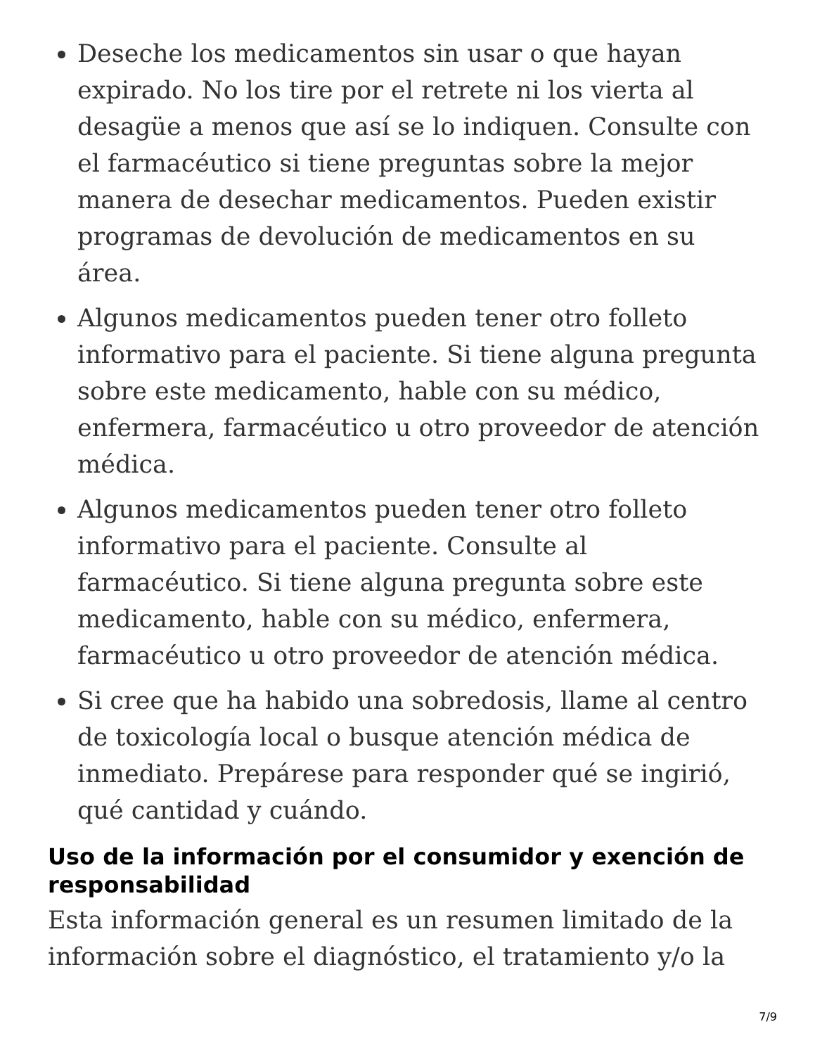Deseche los medicamentos sin usar o que hayan expirado. No los tire por el retrete ni los vierta al desagüe a menos que así se lo indiquen. Consulte con el farmacéutico si tiene preguntas sobre la mejor manera de desechar medicamentos. Pueden existir programas de devolución de medicamentos en su área.
Algunos medicamentos pueden tener otro folleto informativo para el paciente. Si tiene alguna pregunta sobre este medicamento, hable con su médico, enfermera, farmacéutico u otro proveedor de atención médica.
Algunos medicamentos pueden tener otro folleto informativo para el paciente. Consulte al farmacéutico. Si tiene alguna pregunta sobre este medicamento, hable con su médico, enfermera, farmacéutico u otro proveedor de atención médica.
Si cree que ha habido una sobredosis, llame al centro de toxicología local o busque atención médica de inmediato. Prepárese para responder qué se ingirió, qué cantidad y cuándo.
Uso de la información por el consumidor y exención de responsabilidad
Esta información general es un resumen limitado de la información sobre el diagnóstico, el tratamiento y/o la
7/9